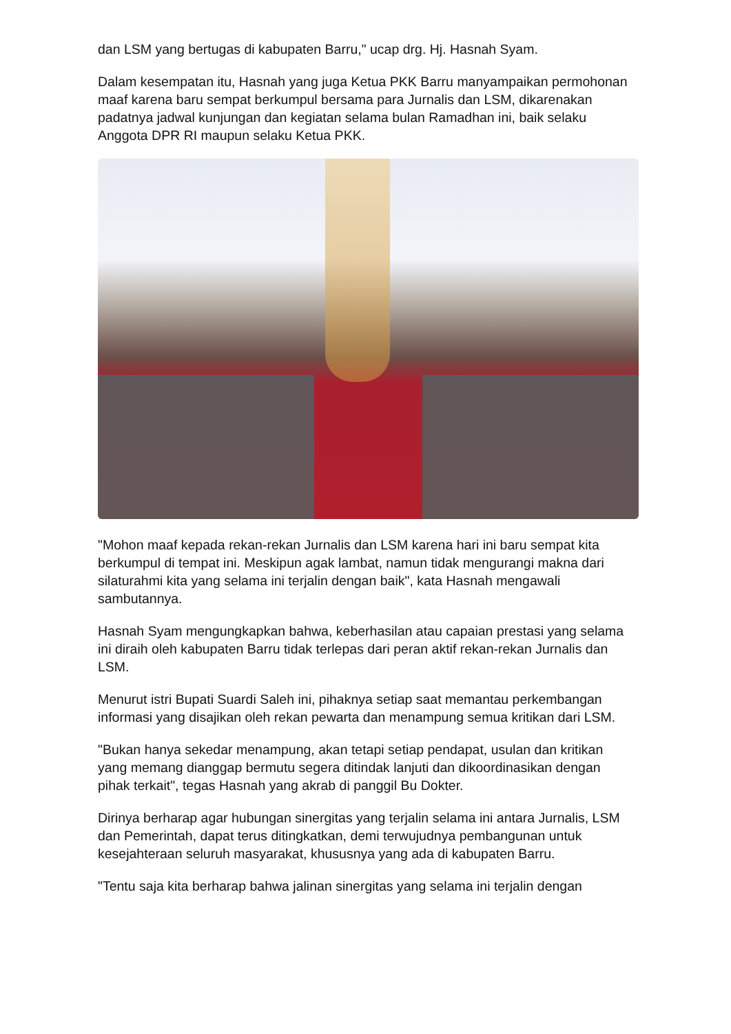dan LSM yang bertugas di kabupaten Barru," ucap drg. Hj. Hasnah Syam.
Dalam kesempatan itu, Hasnah yang juga Ketua PKK Barru manyampaikan permohonan maaf karena baru sempat berkumpul bersama para Jurnalis dan LSM, dikarenakan padatnya jadwal kunjungan dan kegiatan selama bulan Ramadhan ini, baik selaku Anggota DPR RI maupun selaku Ketua PKK.
"Mohon maaf kepada rekan-rekan Jurnalis dan LSM karena hari ini baru sempat kita berkumpul di tempat ini. Meskipun agak lambat, namun tidak mengurangi makna dari silaturahmi kita yang selama ini terjalin dengan baik", kata Hasnah mengawali sambutannya.
Hasnah Syam mengungkapkan bahwa, keberhasilan atau capaian prestasi yang selama ini diraih oleh kabupaten Barru tidak terlepas dari peran aktif rekan-rekan Jurnalis dan LSM.
Menurut istri Bupati Suardi Saleh ini, pihaknya setiap saat memantau perkembangan informasi yang disajikan oleh rekan pewarta dan menampung semua kritikan dari LSM.
"Bukan hanya sekedar menampung, akan tetapi setiap pendapat, usulan dan kritikan yang memang dianggap bermutu segera ditindak lanjuti dan dikoordinasikan dengan pihak terkait", tegas Hasnah yang akrab di panggil Bu Dokter.
Dirinya berharap agar hubungan sinergitas yang terjalin selama ini antara Jurnalis, LSM dan Pemerintah, dapat terus ditingkatkan, demi terwujudnya pembangunan untuk kesejahteraan seluruh masyarakat, khususnya yang ada di kabupaten Barru.
"Tentu saja kita berharap bahwa jalinan sinergitas yang selama ini terjalin dengan